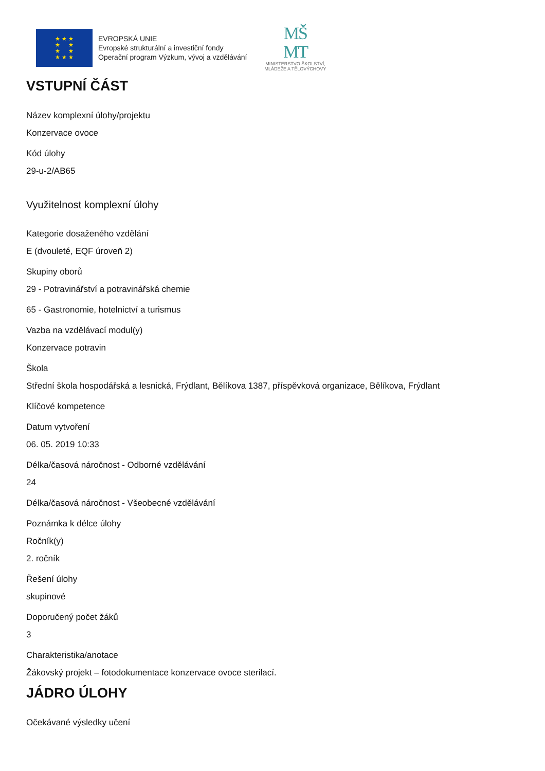★ ★ ★
★ ★
★ ★
★ ★ ★
EVROPSKÁ UNIE
Evropské strukturální a investiční fondy
Operační program Výzkum, vývoj a vzdělávání
MŠ
MT
MINISTERSTVO ŠKOLSTVÍ,
MLÁDEŽE A TĚLOVÝCHOVY
VSTUPNÍ ČÁST
Název komplexní úlohy/projektu
Konzervace ovoce
Kód úlohy
29-u-2/AB65
Využitelnost komplexní úlohy
Kategorie dosaženého vzdělání
E (dvouleté, EQF úroveň 2)
Skupiny oborů
29 - Potravinářství a potravinářská chemie
65 - Gastronomie, hotelnictví a turismus
Vazba na vzdělávací modul(y)
Konzervace potravin
Škola
Střední škola hospodářská a lesnická, Frýdlant, Bělíkova 1387, příspěvková organizace, Bělíkova, Frýdlant
Klíčové kompetence
Datum vytvoření
06. 05. 2019 10:33
Délka/časová náročnost - Odborné vzdělávání
24
Délka/časová náročnost - Všeobecné vzdělávání
Poznámka k délce úlohy
Ročník(y)
2. ročník
Řešení úlohy
skupinové
Doporučený počet žáků
3
Charakteristika/anotace
Žákovský projekt – fotodokumentace konzervace ovoce sterilací.
JÁDRO ÚLOHY
Očekávané výsledky učení